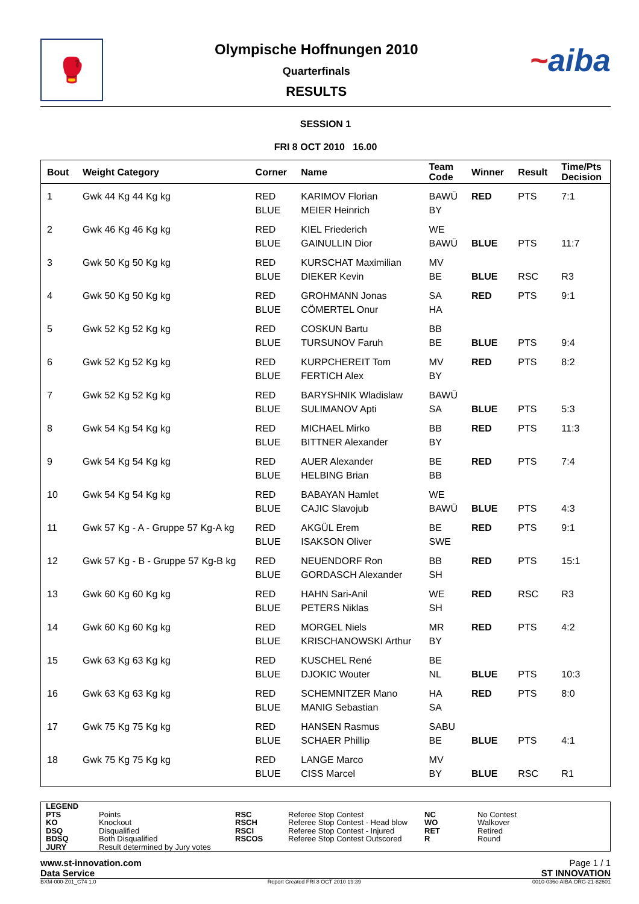🥊
Olympische Hoffnungen 2010
Quarterfinals
RESULTS
~aiba
SESSION 1
FRI 8 OCT 2010 16.00
| Bout | Weight Category | Corner | Name | Team Code | Winner | Result | Time/Pts Decision |
| --- | --- | --- | --- | --- | --- | --- | --- |
| 1 | Gwk 44 Kg 44 Kg kg | RED BLUE | KARIMOV Florian MEIER Heinrich | BAWÜ BY | RED | PTS | 7:1 |
| 2 | Gwk 46 Kg 46 Kg kg | RED BLUE | KIEL Friederich GAINULLIN Dior | WE BAWÜ | BLUE | PTS | 11:7 |
| 3 | Gwk 50 Kg 50 Kg kg | RED BLUE | KURSCHAT Maximilian DIEKER Kevin | MV BE | BLUE | RSC | R3 |
| 4 | Gwk 50 Kg 50 Kg kg | RED BLUE | GROHMANN Jonas CÖMERTEL Onur | SA HA | RED | PTS | 9:1 |
| 5 | Gwk 52 Kg 52 Kg kg | RED BLUE | COSKUN Bartu TURSUNOV Faruh | BB BE | BLUE | PTS | 9:4 |
| 6 | Gwk 52 Kg 52 Kg kg | RED BLUE | KURPCHEREIT Tom FERTICH Alex | MV BY | RED | PTS | 8:2 |
| 7 | Gwk 52 Kg 52 Kg kg | RED BLUE | BARYSHNIK Wladislaw SULIMANOV Apti | BAWÜ SA | BLUE | PTS | 5:3 |
| 8 | Gwk 54 Kg 54 Kg kg | RED BLUE | MICHAEL Mirko BITTNER Alexander | BB BY | RED | PTS | 11:3 |
| 9 | Gwk 54 Kg 54 Kg kg | RED BLUE | AUER Alexander HELBING Brian | BE BB | RED | PTS | 7:4 |
| 10 | Gwk 54 Kg 54 Kg kg | RED BLUE | BABAYAN Hamlet CAJIC Slavojub | WE BAWÜ | BLUE | PTS | 4:3 |
| 11 | Gwk 57 Kg - A - Gruppe 57 Kg-A kg | RED BLUE | AKGÜL Erem ISAKSON Oliver | BE SWE | RED | PTS | 9:1 |
| 12 | Gwk 57 Kg - B - Gruppe 57 Kg-B kg | RED BLUE | NEUENDORF Ron GORDASCH Alexander | BB SH | RED | PTS | 15:1 |
| 13 | Gwk 60 Kg 60 Kg kg | RED BLUE | HAHN Sari-Anil PETERS Niklas | WE SH | RED | RSC | R3 |
| 14 | Gwk 60 Kg 60 Kg kg | RED BLUE | MORGEL Niels KRISCHANOWSKI Arthur | MR BY | RED | PTS | 4:2 |
| 15 | Gwk 63 Kg 63 Kg kg | RED BLUE | KUSCHEL René DJOKIC Wouter | BE NL | BLUE | PTS | 10:3 |
| 16 | Gwk 63 Kg 63 Kg kg | RED BLUE | SCHEMNITZER Mano MANIG Sebastian | HA SA | RED | PTS | 8:0 |
| 17 | Gwk 75 Kg 75 Kg kg | RED BLUE | HANSEN Rasmus SCHAER Phillip | SABU BE | BLUE | PTS | 4:1 |
| 18 | Gwk 75 Kg 75 Kg kg | RED BLUE | LANGE Marco CISS Marcel | MV BY | BLUE | RSC | R1 |
LEGEND PTS KO DSQ BDSQ JURY
Points Knockout Disqualified Both Disqualified Result determined by Jury votes
RSC RSCH RSCI RSCOS
Referee Stop Contest Referee Stop Contest - Head blow Referee Stop Contest - Injured Referee Stop Contest Outscored
NC WO RET R
No Contest Walkover Retired Round
www.st-innovation.com Page 1 / 1
Data Service ST INNOVATION
BXM-000-Z01_C74 1.0 Report Created FRI 8 OCT 2010 19:39 0010-036c-AIBA.ORG-21-82601